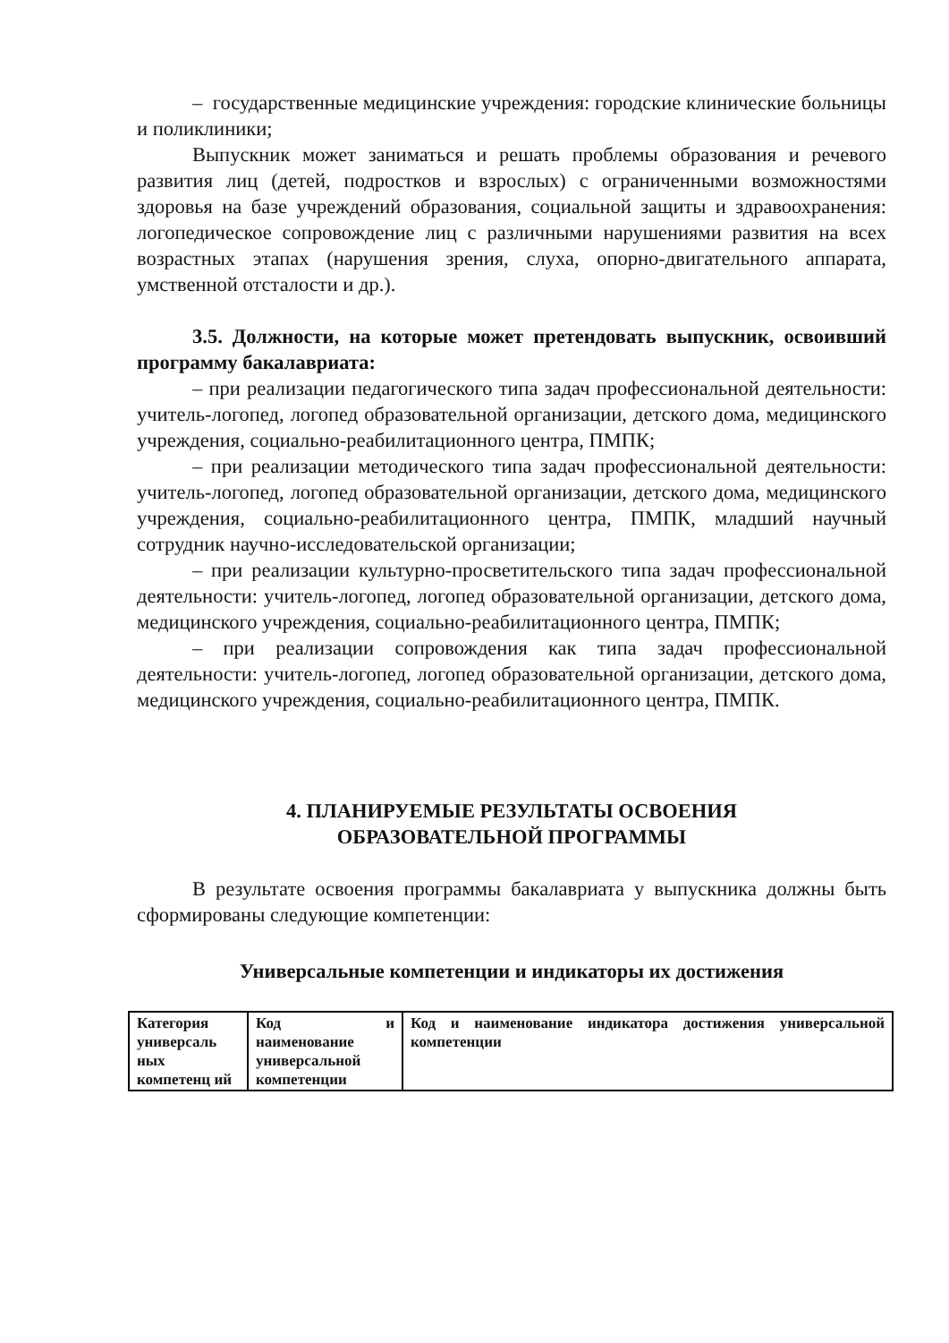– государственные медицинские учреждения: городские клинические больницы и поликлиники;
Выпускник может заниматься и решать проблемы образования и речевого развития лиц (детей, подростков и взрослых) с ограниченными возможностями здоровья на базе учреждений образования, социальной защиты и здравоохранения: логопедическое сопровождение лиц с различными нарушениями развития на всех возрастных этапах (нарушения зрения, слуха, опорно-двигательного аппарата, умственной отсталости и др.).
3.5. Должности, на которые может претендовать выпускник, освоивший программу бакалавриата:
– при реализации педагогического типа задач профессиональной деятельности: учитель-логопед, логопед образовательной организации, детского дома, медицинского учреждения, социально-реабилитационного центра, ПМПК;
– при реализации методического типа задач профессиональной деятельности: учитель-логопед, логопед образовательной организации, детского дома, медицинского учреждения, социально-реабилитационного центра, ПМПК, младший научный сотрудник научно-исследовательской организации;
– при реализации культурно-просветительского типа задач профессиональной деятельности: учитель-логопед, логопед образовательной организации, детского дома, медицинского учреждения, социально-реабилитационного центра, ПМПК;
– при реализации сопровождения как типа задач профессиональной деятельности: учитель-логопед, логопед образовательной организации, детского дома, медицинского учреждения, социально-реабилитационного центра, ПМПК.
4. ПЛАНИРУЕМЫЕ РЕЗУЛЬТАТЫ ОСВОЕНИЯ
ОБРАЗОВАТЕЛЬНОЙ ПРОГРАММЫ
В результате освоения программы бакалавриата у выпускника должны быть сформированы следующие компетенции:
Универсальные компетенции и индикаторы их достижения
| Категория универсаль ных компетенц ий | Код и наименование универсальной компетенции | Код и наименование индикатора достижения универсальной компетенции |